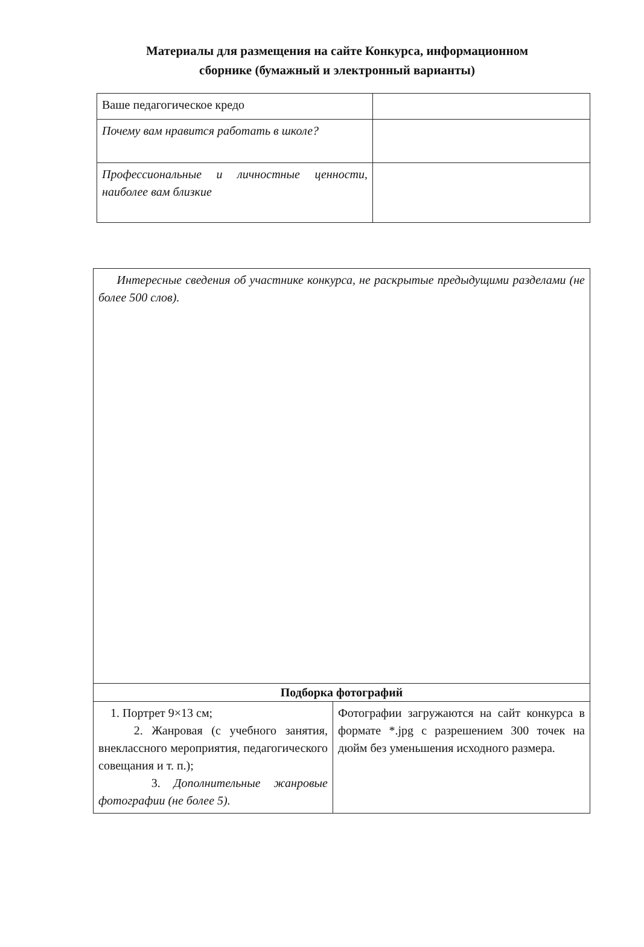Материалы для размещения на сайте Конкурса, информационном
сборнике (бумажный и электронный варианты)
| Ваше педагогическое кредо | |
| Почему вам нравится работать в школе? | |
| Профессиональные и личностные ценности, наиболее вам близкие | |
| Интересные сведения об участнике конкурса, не раскрытые предыдущими разделами (не более 500 слов). | |
| Подборка фотографий | |
| 1. Портрет 9×13 см; 2. Жанровая (с учебного занятия, внеклассного мероприятия, педагогического совещания и т. п.); 3. Дополнительные жанровые фотографии (не более 5). | Фотографии загружаются на сайт конкурса в формате *.jpg с разрешением 300 точек на дюйм без уменьшения исходного размера. |